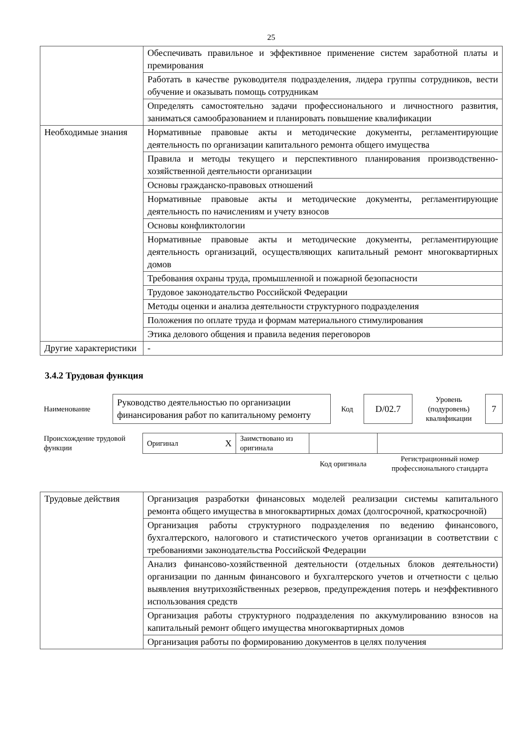25
| | Обеспечивать правильное и эффективное применение систем заработной платы и премирования |
| | Работать в качестве руководителя подразделения, лидера группы сотрудников, вести обучение и оказывать помощь сотрудникам |
| | Определять самостоятельно задачи профессионального и личностного развития, заниматься самообразованием и планировать повышение квалификации |
| Необходимые знания | Нормативные правовые акты и методические документы, регламентирующие деятельность по организации капитального ремонта общего имущества |
| | Правила и методы текущего и перспективного планирования производственно-хозяйственной деятельности организации |
| | Основы гражданско-правовых отношений |
| | Нормативные правовые акты и методические документы, регламентирующие деятельность по начислениям и учету взносов |
| | Основы конфликтологии |
| | Нормативные правовые акты и методические документы, регламентирующие деятельность организаций, осуществляющих капитальный ремонт многоквартирных домов |
| | Требования охраны труда, промышленной и пожарной безопасности |
| | Трудовое законодательство Российской Федерации |
| | Методы оценки и анализа деятельности структурного подразделения |
| | Положения по оплате труда и формам материального стимулирования |
| | Этика делового общения и правила ведения переговоров |
| Другие характеристики | - |
3.4.2 Трудовая функция
| Наименование | Руководство деятельностью по организации финансирования работ по капитальному ремонту | Код | D/02.7 | Уровень (подуровень) квалификации | 7 |
| Происхождение трудовой функции | Оригинал X | Заимствовано из оригинала | | |
| | | | Код оригинала | Регистрационный номер профессионального стандарта |
| Трудовые действия | Организация разработки финансовых моделей реализации системы капитального ремонта общего имущества в многоквартирных домах (долгосрочной, краткосрочной) |
| | Организация работы структурного подразделения по ведению финансового, бухгалтерского, налогового и статистического учетов организации в соответствии с требованиями законодательства Российской Федерации |
| | Анализ финансово-хозяйственной деятельности (отдельных блоков деятельности) организации по данным финансового и бухгалтерского учетов и отчетности с целью выявления внутрихозяйственных резервов, предупреждения потерь и неэффективного использования средств |
| | Организация работы структурного подразделения по аккумулированию взносов на капитальный ремонт общего имущества многоквартирных домов |
| | Организация работы по формированию документов в целях получения |